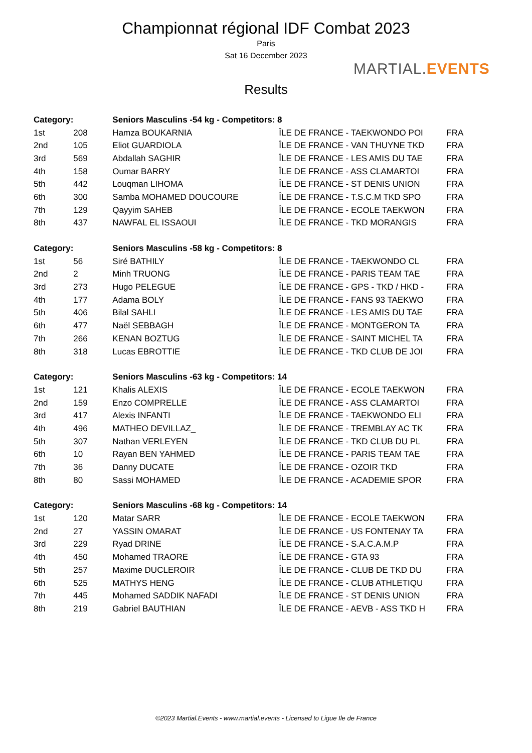Championnat régional IDF Combat 2023
Paris
Sat 16 December 2023
MARTIAL.EVENTS
Results
| Category: | | Seniors Masculins -54 kg - Competitors: 8 | | |
| --- | --- | --- | --- | --- |
| 1st | 208 | Hamza BOUKARNIA | ÎLE DE FRANCE - TAEKWONDO POI | FRA |
| 2nd | 105 | Eliot GUARDIOLA | ÎLE DE FRANCE - VAN THUYNE TKD | FRA |
| 3rd | 569 | Abdallah SAGHIR | ÎLE DE FRANCE - LES AMIS DU TAE | FRA |
| 4th | 158 | Oumar BARRY | ÎLE DE FRANCE - ASS CLAMARTOI | FRA |
| 5th | 442 | Louqman LIHOMA | ÎLE DE FRANCE - ST DENIS UNION | FRA |
| 6th | 300 | Samba MOHAMED DOUCOURE | ÎLE DE FRANCE - T.S.C.M TKD SPO | FRA |
| 7th | 129 | Qayyim SAHEB | ÎLE DE FRANCE - ECOLE TAEKWON | FRA |
| 8th | 437 | NAWFAL EL ISSAOUI | ÎLE DE FRANCE - TKD MORANGIS | FRA |
| Category: | | Seniors Masculins -58 kg - Competitors: 8 | | |
| 1st | 56 | Siré BATHILY | ÎLE DE FRANCE - TAEKWONDO CL | FRA |
| 2nd | 2 | Minh TRUONG | ÎLE DE FRANCE - PARIS TEAM TAE | FRA |
| 3rd | 273 | Hugo PELEGUE | ÎLE DE FRANCE - GPS - TKD / HKD - | FRA |
| 4th | 177 | Adama BOLY | ÎLE DE FRANCE - FANS 93 TAEKWO | FRA |
| 5th | 406 | Bilal SAHLI | ÎLE DE FRANCE - LES AMIS DU TAE | FRA |
| 6th | 477 | Naël SEBBAGH | ÎLE DE FRANCE - MONTGERON TA | FRA |
| 7th | 266 | KENAN BOZTUG | ÎLE DE FRANCE - SAINT MICHEL TA | FRA |
| 8th | 318 | Lucas EBROTTIE | ÎLE DE FRANCE - TKD CLUB DE JOI | FRA |
| Category: | | Seniors Masculins -63 kg - Competitors: 14 | | |
| 1st | 121 | Khalis ALEXIS | ÎLE DE FRANCE - ECOLE TAEKWON | FRA |
| 2nd | 159 | Enzo COMPRELLE | ÎLE DE FRANCE - ASS CLAMARTOI | FRA |
| 3rd | 417 | Alexis INFANTI | ÎLE DE FRANCE - TAEKWONDO ELI | FRA |
| 4th | 496 | MATHEO DEVILLAZ_ | ÎLE DE FRANCE - TREMBLAY AC TK | FRA |
| 5th | 307 | Nathan VERLEYEN | ÎLE DE FRANCE - TKD CLUB DU PL | FRA |
| 6th | 10 | Rayan BEN YAHMED | ÎLE DE FRANCE - PARIS TEAM TAE | FRA |
| 7th | 36 | Danny DUCATE | ÎLE DE FRANCE - OZOIR TKD | FRA |
| 8th | 80 | Sassi MOHAMED | ÎLE DE FRANCE - ACADEMIE SPOR | FRA |
| Category: | | Seniors Masculins -68 kg - Competitors: 14 | | |
| 1st | 120 | Matar SARR | ÎLE DE FRANCE - ECOLE TAEKWON | FRA |
| 2nd | 27 | YASSIN OMARAT | ÎLE DE FRANCE - US FONTENAY TA | FRA |
| 3rd | 229 | Ryad DRINE | ÎLE DE FRANCE - S.A.C.A.M.P | FRA |
| 4th | 450 | Mohamed TRAORE | ÎLE DE FRANCE - GTA 93 | FRA |
| 5th | 257 | Maxime DUCLEROIR | ÎLE DE FRANCE - CLUB DE TKD DU | FRA |
| 6th | 525 | MATHYS HENG | ÎLE DE FRANCE - CLUB ATHLETIQU | FRA |
| 7th | 445 | Mohamed SADDIK NAFADI | ÎLE DE FRANCE - ST DENIS UNION | FRA |
| 8th | 219 | Gabriel BAUTHIAN | ÎLE DE FRANCE - AEVB - ASS TKD H | FRA |
©2023 Martial.Events - www.martial.events - Licensed to Ligue Ile de France